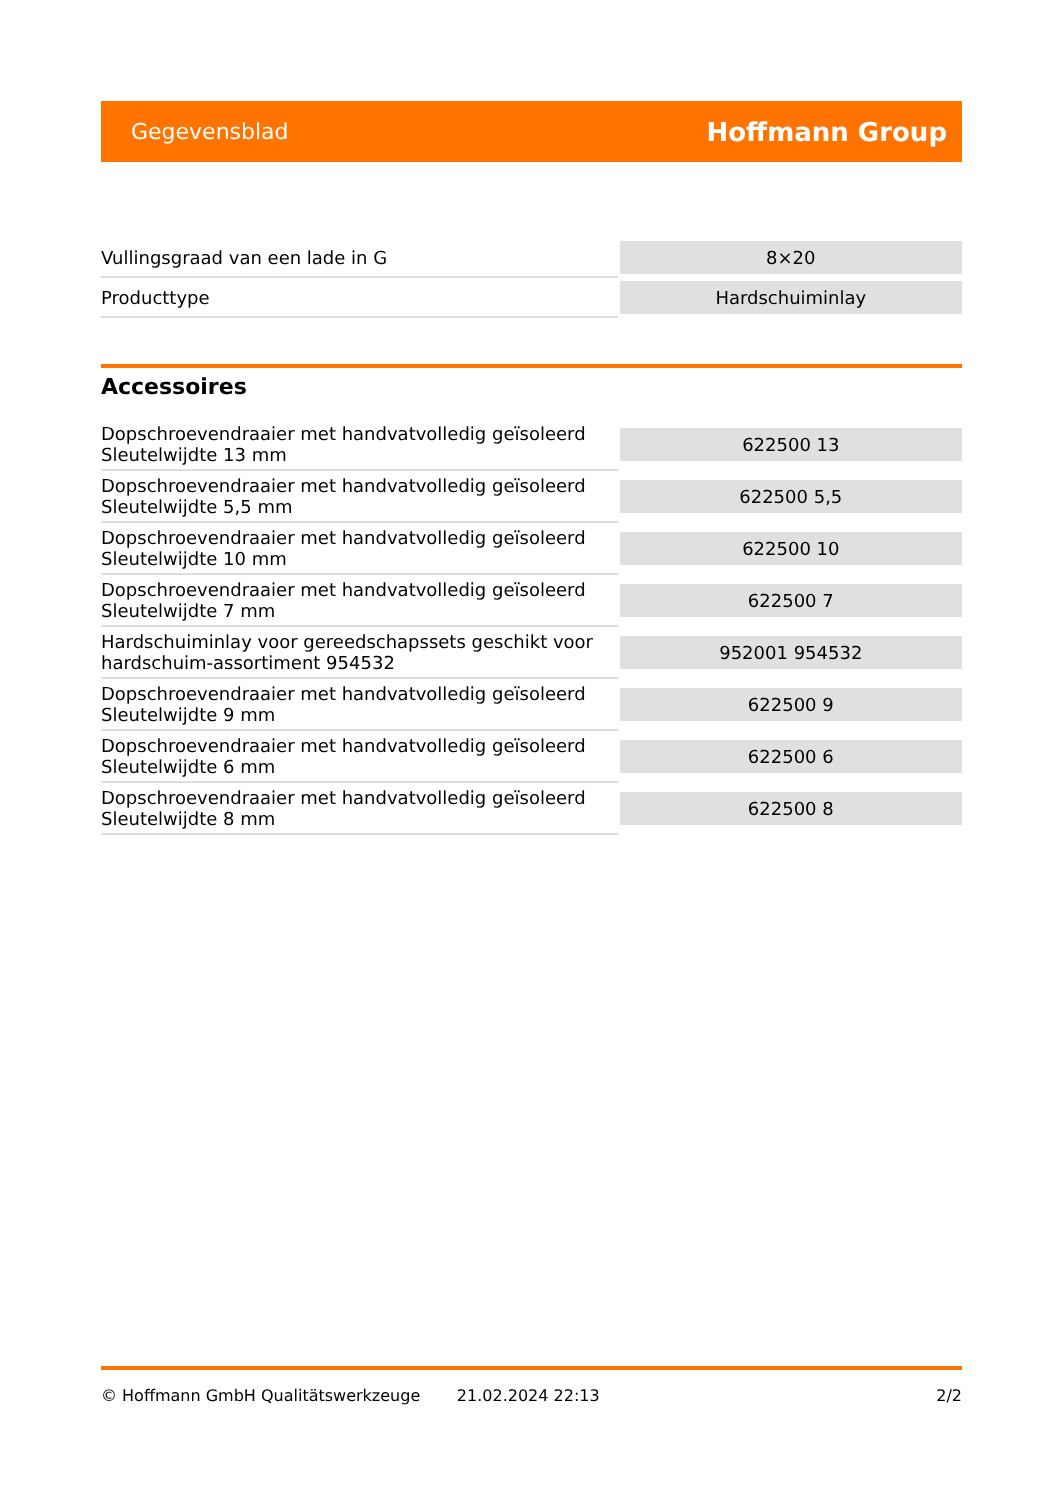Gegevensblad Hoffmann Group
| Vullingsgraad van een lade in G | 8×20 |
| Producttype | Hardschuiminlay |
Accessoires
| Dopschroevendraaier met handvatvolledig geïsoleerd Sleutelwijdte 13 mm | 622500 13 |
| Dopschroevendraaier met handvatvolledig geïsoleerd Sleutelwijdte 5,5 mm | 622500 5,5 |
| Dopschroevendraaier met handvatvolledig geïsoleerd Sleutelwijdte 10 mm | 622500 10 |
| Dopschroevendraaier met handvatvolledig geïsoleerd Sleutelwijdte 7 mm | 622500 7 |
| Hardschuiminlay voor gereedschapssets geschikt voor hardschuim-assortiment 954532 | 952001 954532 |
| Dopschroevendraaier met handvatvolledig geïsoleerd Sleutelwijdte 9 mm | 622500 9 |
| Dopschroevendraaier met handvatvolledig geïsoleerd Sleutelwijdte 6 mm | 622500 6 |
| Dopschroevendraaier met handvatvolledig geïsoleerd Sleutelwijdte 8 mm | 622500 8 |
© Hoffmann GmbH Qualitätswerkzeuge 21.02.2024 22:13 2/2